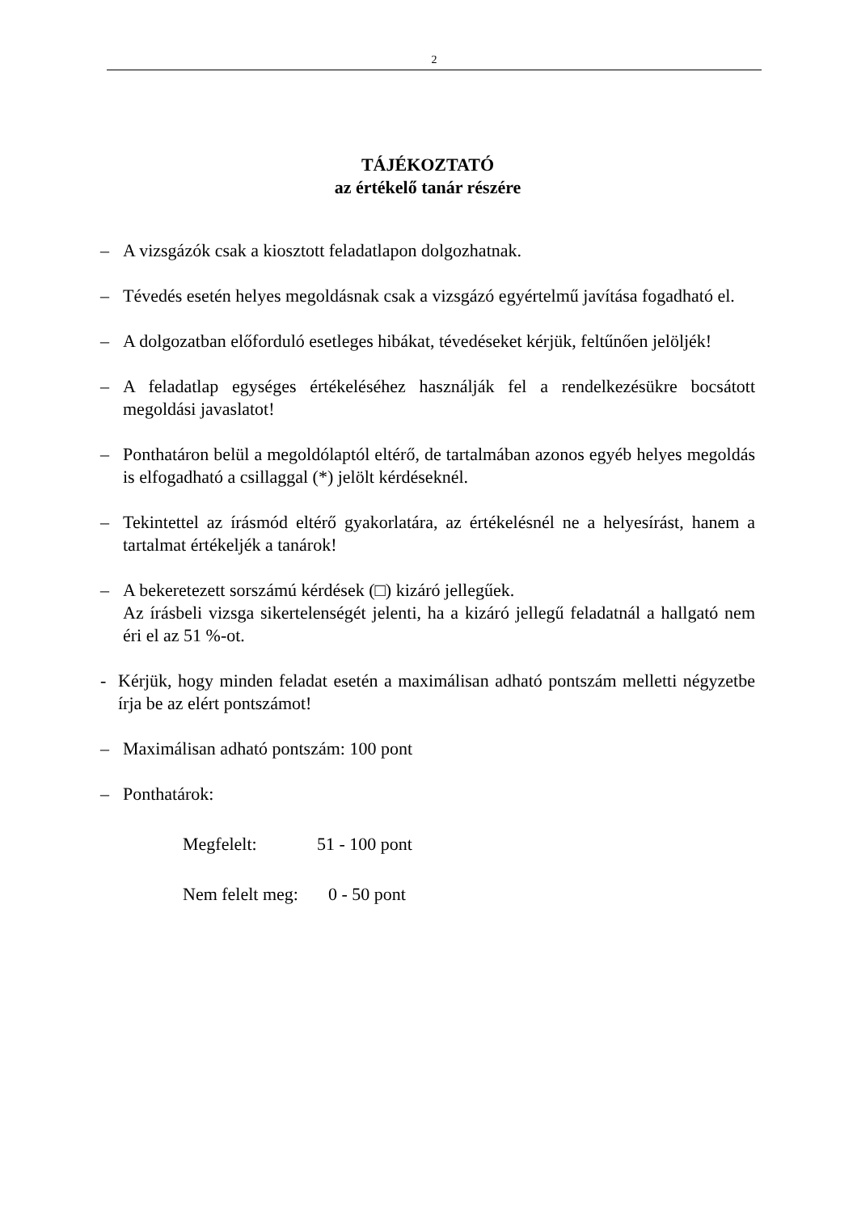2
TÁJÉKOZTATÓ
az értékelő tanár részére
– A vizsgázók csak a kiosztott feladatlapon dolgozhatnak.
– Tévedés esetén helyes megoldásnak csak a vizsgázó egyértelmű javítása fogadható el.
– A dolgozatban előforduló esetleges hibákat, tévedéseket kérjük, feltűnően jelöljék!
– A feladatlap egységes értékeléséhez használják fel a rendelkezésükre bocsátott megoldási javaslatot!
– Ponthatáron belül a megoldólaptól eltérő, de tartalmában azonos egyéb helyes megoldás is elfogadható a csillaggal (*) jelölt kérdéseknél.
– Tekintettel az írásmód eltérő gyakorlatára, az értékelésnél ne a helyesírást, hanem a tartalmat értékeljék a tanárok!
– A bekeretezett sorszámú kérdések (□) kizáró jellegűek.
Az írásbeli vizsga sikertelenségét jelenti, ha a kizáró jellegű feladatnál a hallgató nem éri el az 51 %-ot.
- Kérjük, hogy minden feladat esetén a maximálisan adható pontszám melletti négyzetbe írja be az elért pontszámot!
– Maximálisan adható pontszám: 100 pont
– Ponthatárok:
Megfelelt: 51 - 100 pont
Nem felelt meg: 0 - 50 pont